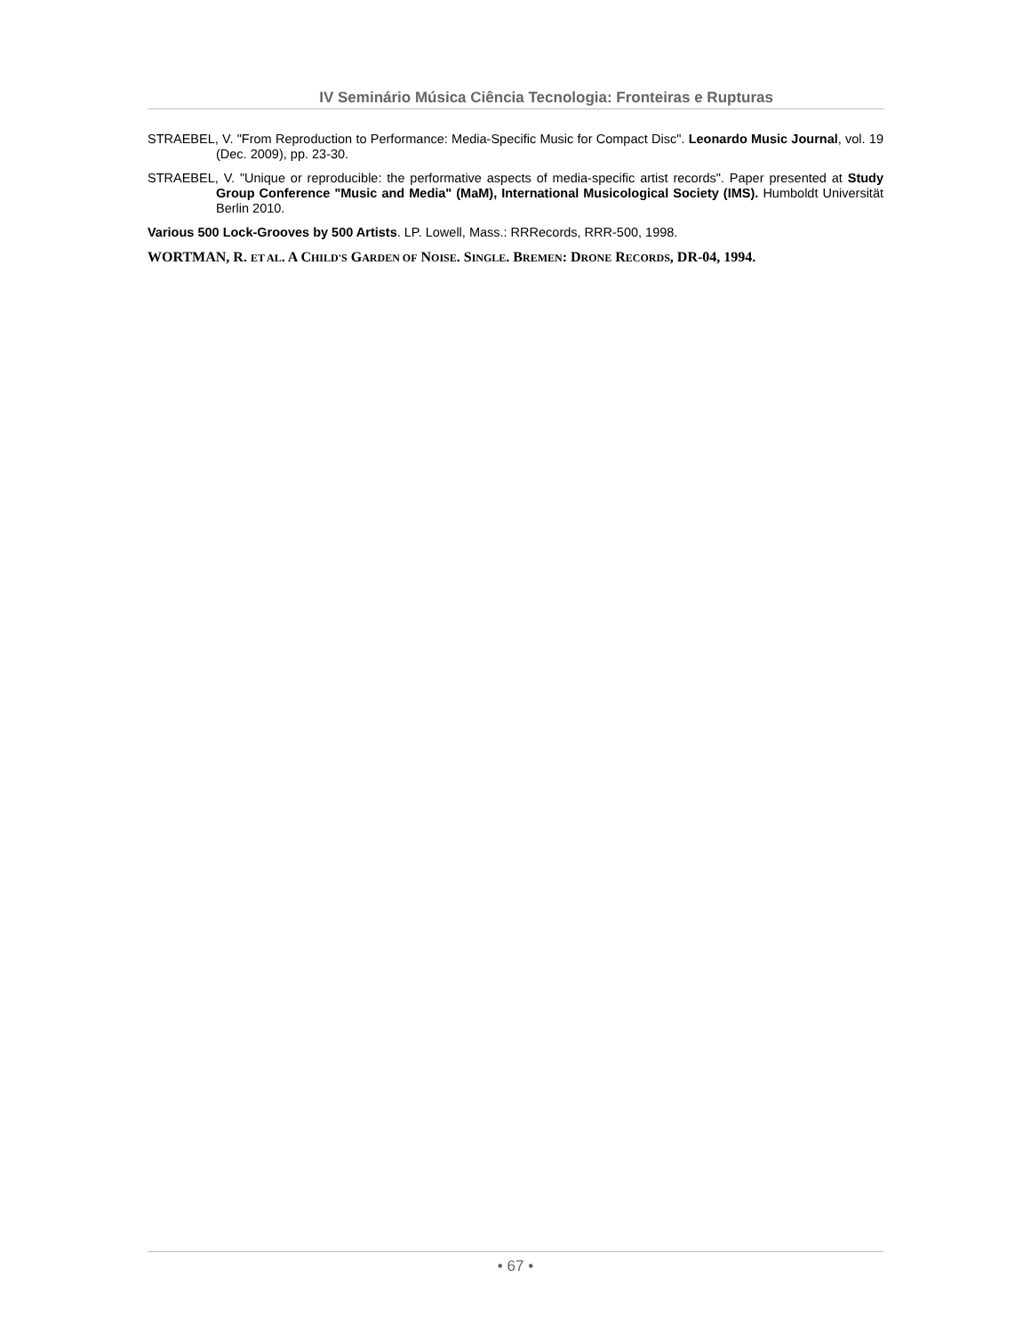IV Seminário Música Ciência Tecnologia: Fronteiras e Rupturas
STRAEBEL, V. "From Reproduction to Performance: Media-Specific Music for Compact Disc". Leonardo Music Journal, vol. 19 (Dec. 2009), pp. 23-30.
STRAEBEL, V. "Unique or reproducible: the performative aspects of media-specific artist records". Paper presented at Study Group Conference "Music and Media" (MaM), International Musicological Society (IMS). Humboldt Universität Berlin 2010.
Various 500 Lock-Grooves by 500 Artists. LP. Lowell, Mass.: RRRecords, RRR-500, 1998.
WORTMAN, R. ET AL. A CHILD'S GARDEN OF NOISE. SINGLE. BREMEN: DRONE RECORDS, DR-04, 1994.
• 67 •